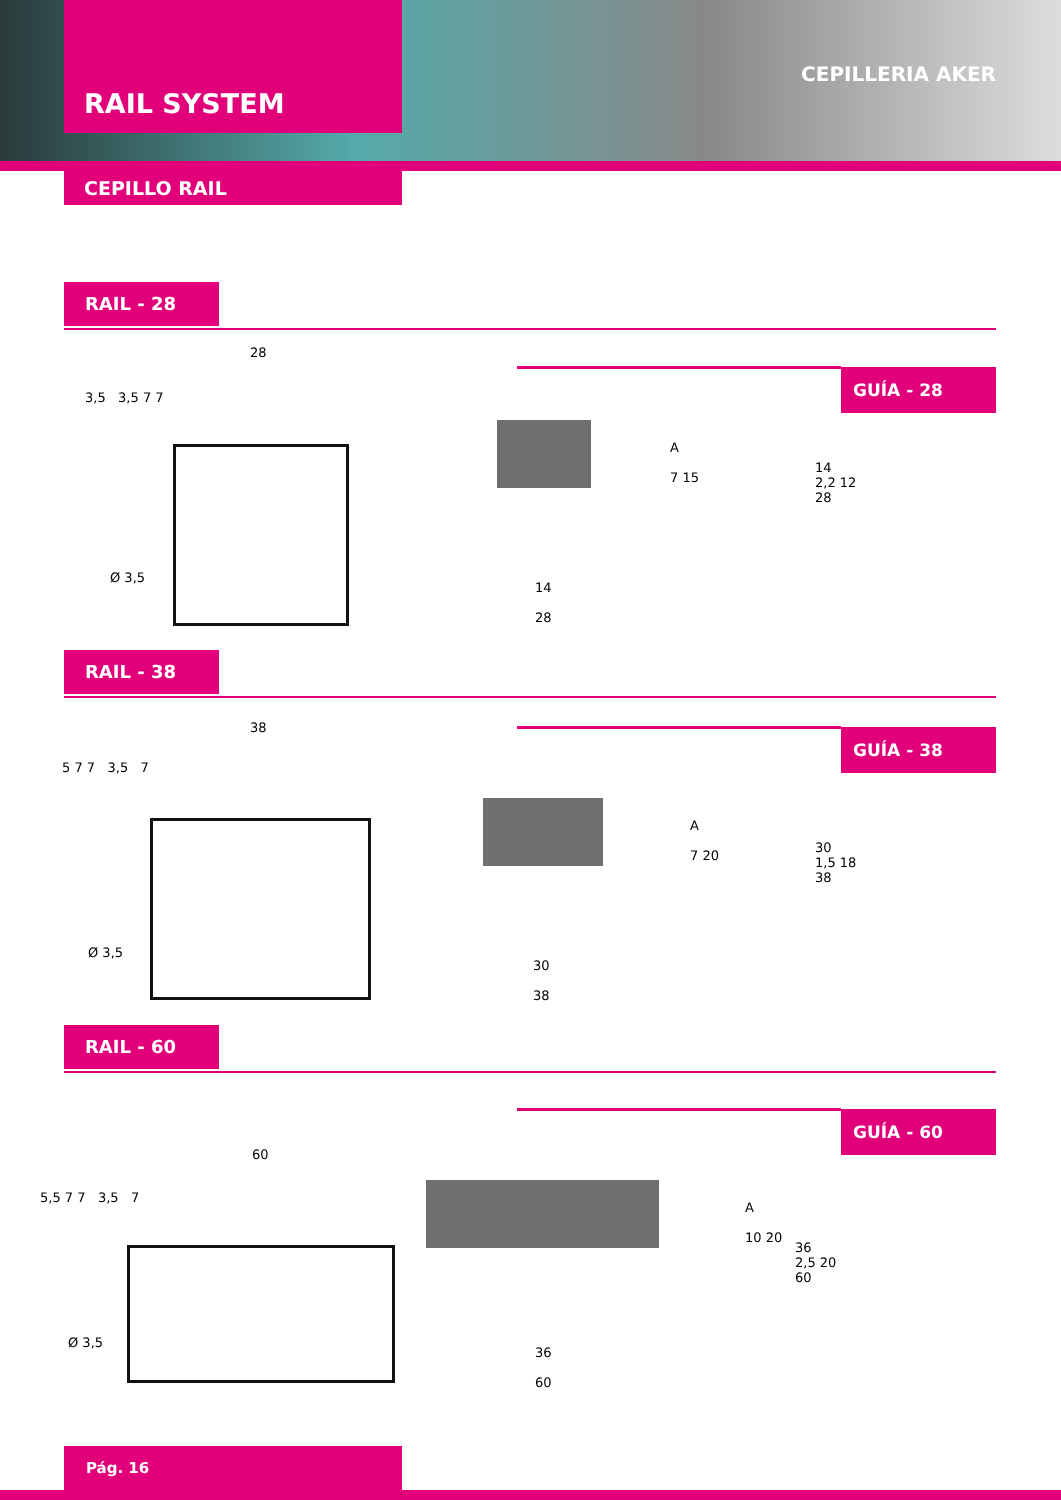RAIL SYSTEM
CEPILLERIA AKER
CEPILLO RAIL
RAIL - 28
GUÍA - 28
28
3,5 3,5 7 7
Ø 3,5
14
28
A
7 15
14
2,2 12
28
RAIL - 38
GUÍA - 38 38
5 7 7 3,5 7
Ø 3,5
30
38
A
7 20
30
1,5 18
38
RAIL - 60
GUÍA - 60
60
5,5 7 7 3,5 7
Ø 3,5
36
60
A
10 20
36
2,5 20
60
Pág. 16